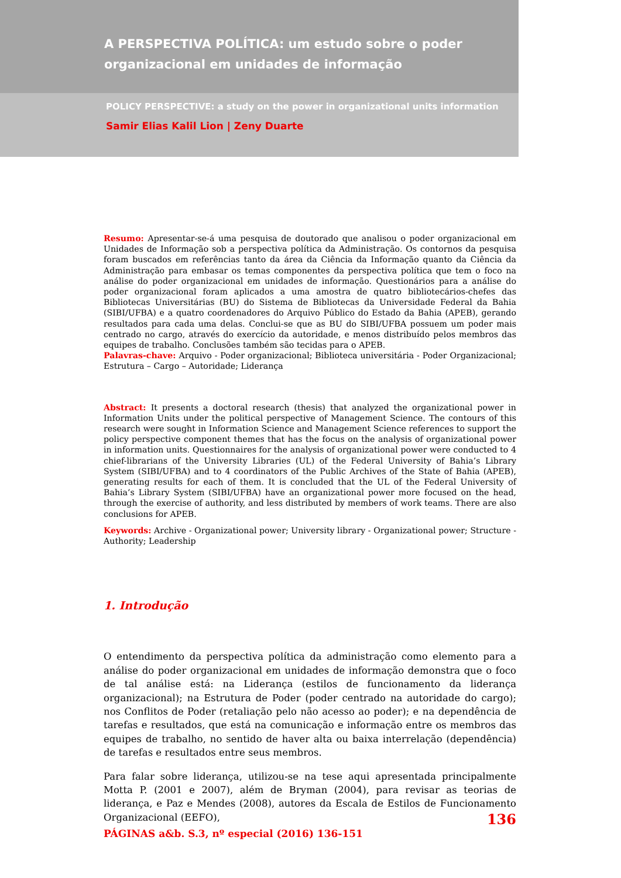A PERSPECTIVA POLÍTICA: um estudo sobre o poder organizacional em unidades de informação
POLICY PERSPECTIVE: a study on the power in organizational units information
Samir Elias Kalil Lion | Zeny Duarte
Resumo: Apresentar-se-á uma pesquisa de doutorado que analisou o poder organizacional em Unidades de Informação sob a perspectiva política da Administração. Os contornos da pesquisa foram buscados em referências tanto da área da Ciência da Informação quanto da Ciência da Administração para embasar os temas componentes da perspectiva política que tem o foco na análise do poder organizacional em unidades de informação. Questionários para a análise do poder organizacional foram aplicados a uma amostra de quatro bibliotecários-chefes das Bibliotecas Universitárias (BU) do Sistema de Bibliotecas da Universidade Federal da Bahia (SIBI/UFBA) e a quatro coordenadores do Arquivo Público do Estado da Bahia (APEB), gerando resultados para cada uma delas. Conclui-se que as BU do SIBI/UFBA possuem um poder mais centrado no cargo, através do exercício da autoridade, e menos distribuído pelos membros das equipes de trabalho. Conclusões também são tecidas para o APEB.
Palavras-chave: Arquivo - Poder organizacional; Biblioteca universitária - Poder Organizacional; Estrutura – Cargo – Autoridade; Liderança
Abstract: It presents a doctoral research (thesis) that analyzed the organizational power in Information Units under the political perspective of Management Science. The contours of this research were sought in Information Science and Management Science references to support the policy perspective component themes that has the focus on the analysis of organizational power in information units. Questionnaires for the analysis of organizational power were conducted to 4 chief-librarians of the University Libraries (UL) of the Federal University of Bahia’s Library System (SIBI/UFBA) and to 4 coordinators of the Public Archives of the State of Bahia (APEB), generating results for each of them. It is concluded that the UL of the Federal University of Bahia’s Library System (SIBI/UFBA) have an organizational power more focused on the head, through the exercise of authority, and less distributed by members of work teams. There are also conclusions for APEB.
Keywords: Archive - Organizational power; University library - Organizational power; Structure - Authority; Leadership
1. Introdução
O entendimento da perspectiva política da administração como elemento para a análise do poder organizacional em unidades de informação demonstra que o foco de tal análise está: na Liderança (estilos de funcionamento da liderança organizacional); na Estrutura de Poder (poder centrado na autoridade do cargo); nos Conflitos de Poder (retaliação pelo não acesso ao poder); e na dependência de tarefas e resultados, que está na comunicação e informação entre os membros das equipes de trabalho, no sentido de haver alta ou baixa interrelação (dependência) de tarefas e resultados entre seus membros.
Para falar sobre liderança, utilizou-se na tese aqui apresentada principalmente Motta P. (2001 e 2007), além de Bryman (2004), para revisar as teorias de liderança, e Paz e Mendes (2008), autores da Escala de Estilos de Funcionamento Organizacional (EEFO),
136
PÁGINAS a&b. S.3, nº especial (2016) 136-151